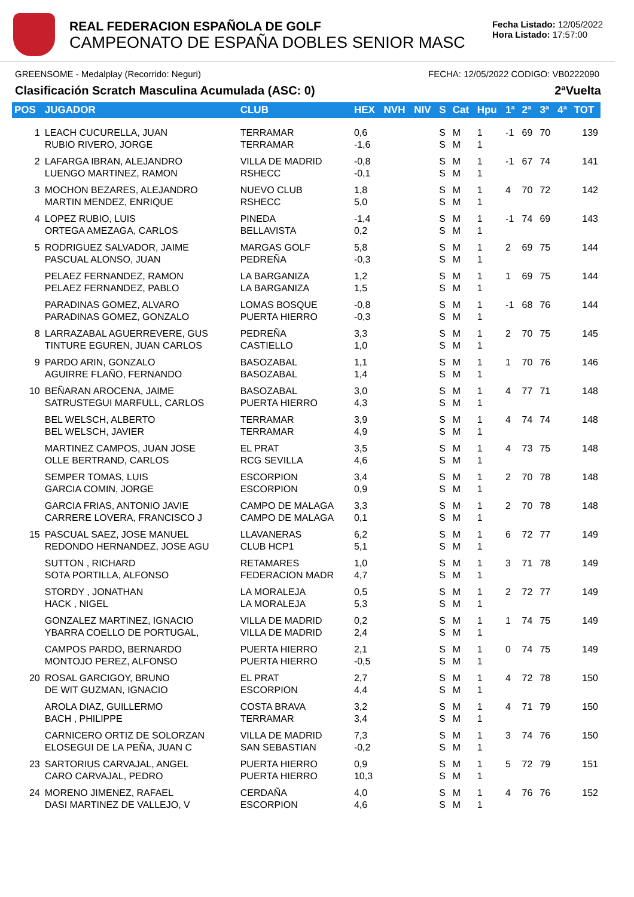REAL FEDERACION ESPAÑOLA DE GOLF
CAMPEONATO DE ESPAÑA DOBLES SENIOR MASC
Fecha Listado: 12/05/2022
Hora Listado: 17:57:00
GREENSOME - Medalplay (Recorrido: Neguri) FECHA: 12/05/2022 CODIGO: VB0222090
Clasificación Scratch Masculina Acumulada (ASC: 0) 2ªVuelta
| POS | JUGADOR | CLUB | HEX | NVH | NIV | S | Cat | Hpu | 1ª | 2ª | 3ª | 4ª | TOT |
| --- | --- | --- | --- | --- | --- | --- | --- | --- | --- | --- | --- | --- | --- |
| 1 | LEACH CUCURELLA, JUAN RUBIO RIVERO, JORGE | TERRAMAR TERRAMAR | 0,6 -1,6 | | | S S | M M | 1 1 | -1 | 69 | 70 | | 139 |
| 2 | LAFARGA IBRAN, ALEJANDRO LUENGO MARTINEZ, RAMON | VILLA DE MADRID RSHECC | -0,8 -0,1 | | | S S | M M | 1 1 | -1 | 67 | 74 | | 141 |
| 3 | MOCHON BEZARES, ALEJANDRO MARTIN MENDEZ, ENRIQUE | NUEVO CLUB RSHECC | 1,8 5,0 | | | S S | M M | 1 1 | 4 | 70 | 72 | | 142 |
| 4 | LOPEZ RUBIO, LUIS ORTEGA AMEZAGA, CARLOS | PINEDA BELLAVISTA | -1,4 0,2 | | | S S | M M | 1 1 | -1 | 74 | 69 | | 143 |
| 5 | RODRIGUEZ SALVADOR, JAIME PASCUAL ALONSO, JUAN | MARGAS GOLF PEDREÑA | 5,8 -0,3 | | | S S | M M | 1 1 | 2 | 69 | 75 | | 144 |
| | PELAEZ FERNANDEZ, RAMON PELAEZ FERNANDEZ, PABLO | LA BARGANIZA LA BARGANIZA | 1,2 1,5 | | | S S | M M | 1 1 | 1 | 69 | 75 | | 144 |
| | PARADINAS GOMEZ, ALVARO PARADINAS GOMEZ, GONZALO | LOMAS BOSQUE PUERTA HIERRO | -0,8 -0,3 | | | S S | M M | 1 1 | -1 | 68 | 76 | | 144 |
| 8 | LARRAZABAL AGUERREVERE, GUS TINTURE EGUREN, JUAN CARLOS | PEDREÑA CASTIELLO | 3,3 1,0 | | | S S | M M | 1 1 | 2 | 70 | 75 | | 145 |
| 9 | PARDO ARIN, GONZALO AGUIRRE FLAÑO, FERNANDO | BASOZABAL BASOZABAL | 1,1 1,4 | | | S S | M M | 1 1 | 1 | 70 | 76 | | 146 |
| 10 | BEÑARAN AROCENA, JAIME SATRUSTEGUI MARFULL, CARLOS | BASOZABAL PUERTA HIERRO | 3,0 4,3 | | | S S | M M | 1 1 | 4 | 77 | 71 | | 148 |
| | BEL WELSCH, ALBERTO BEL WELSCH, JAVIER | TERRAMAR TERRAMAR | 3,9 4,9 | | | S S | M M | 1 1 | 4 | 74 | 74 | | 148 |
| | MARTINEZ CAMPOS, JUAN JOSE OLLE BERTRAND, CARLOS | EL PRAT RCG SEVILLA | 3,5 4,6 | | | S S | M M | 1 1 | 4 | 73 | 75 | | 148 |
| | SEMPER TOMAS, LUIS GARCIA COMIN, JORGE | ESCORPION ESCORPION | 3,4 0,9 | | | S S | M M | 1 1 | 2 | 70 | 78 | | 148 |
| | GARCIA FRIAS, ANTONIO JAVIE CARRERE LOVERA, FRANCISCO J | CAMPO DE MALAGA CAMPO DE MALAGA | 3,3 0,1 | | | S S | M M | 1 1 | 2 | 70 | 78 | | 148 |
| 15 | PASCUAL SAEZ, JOSE MANUEL REDONDO HERNANDEZ, JOSE AGU | LLAVANERAS CLUB HCP1 | 6,2 5,1 | | | S S | M M | 1 1 | 6 | 72 | 77 | | 149 |
| | SUTTON , RICHARD SOTA PORTILLA, ALFONSO | RETAMARES FEDERACION MADR | 1,0 4,7 | | | S S | M M | 1 1 | 3 | 71 | 78 | | 149 |
| | STORDY , JONATHAN HACK , NIGEL | LA MORALEJA LA MORALEJA | 0,5 5,3 | | | S S | M M | 1 1 | 2 | 72 | 77 | | 149 |
| | GONZALEZ MARTINEZ, IGNACIO YBARRA COELLO DE PORTUGAL, | VILLA DE MADRID VILLA DE MADRID | 0,2 2,4 | | | S S | M M | 1 1 | 1 | 74 | 75 | | 149 |
| | CAMPOS PARDO, BERNARDO MONTOJO PEREZ, ALFONSO | PUERTA HIERRO PUERTA HIERRO | 2,1 -0,5 | | | S S | M M | 1 1 | 0 | 74 | 75 | | 149 |
| 20 | ROSAL GARCIGOY, BRUNO DE WIT GUZMAN, IGNACIO | EL PRAT ESCORPION | 2,7 4,4 | | | S S | M M | 1 1 | 4 | 72 | 78 | | 150 |
| | AROLA DIAZ, GUILLERMO BACH , PHILIPPE | COSTA BRAVA TERRAMAR | 3,2 3,4 | | | S S | M M | 1 1 | 4 | 71 | 79 | | 150 |
| | CARNICERO ORTIZ DE SOLORZAN ELOSEGUI DE LA PEÑA, JUAN C | VILLA DE MADRID SAN SEBASTIAN | 7,3 -0,2 | | | S S | M M | 1 1 | 3 | 74 | 76 | | 150 |
| 23 | SARTORIUS CARVAJAL, ANGEL CARO CARVAJAL, PEDRO | PUERTA HIERRO PUERTA HIERRO | 0,9 10,3 | | | S S | M M | 1 1 | 5 | 72 | 79 | | 151 |
| 24 | MORENO JIMENEZ, RAFAEL DASI MARTINEZ DE VALLEJO, V | CERDAÑA ESCORPION | 4,0 4,6 | | | S S | M M | 1 1 | 4 | 76 | 76 | | 152 |